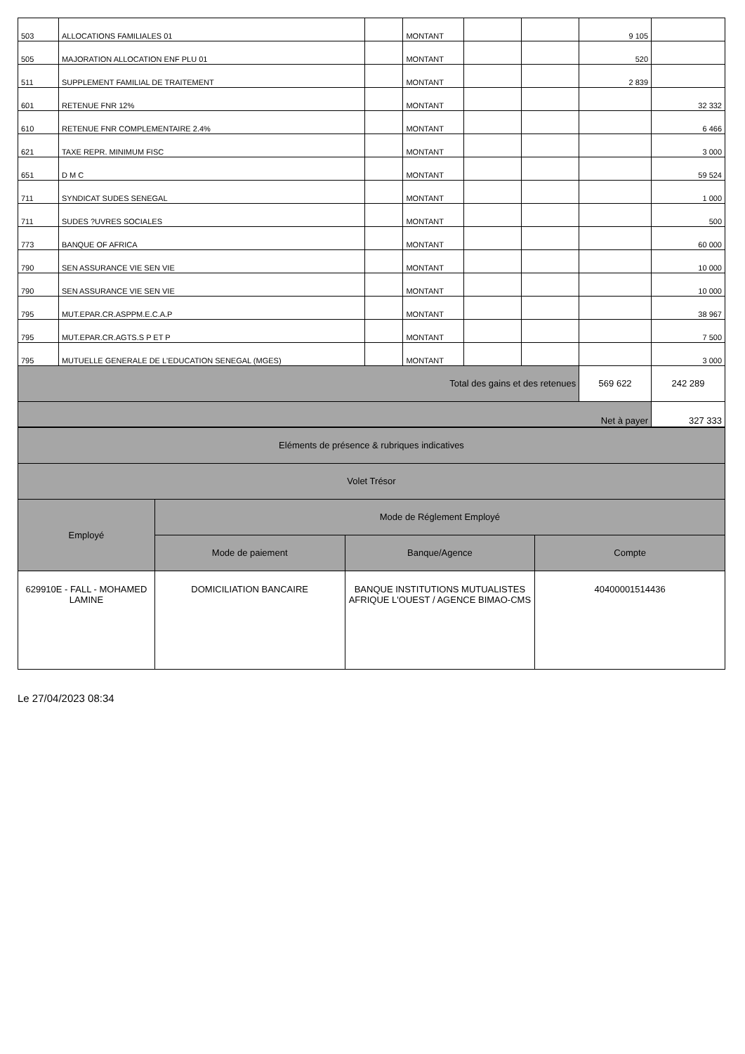| 503 | ALLOCATIONS FAMILIALES 01 | | MONTANT | | | 9 105 | |
| 505 | MAJORATION ALLOCATION ENF PLU 01 | | MONTANT | | | 520 | |
| 511 | SUPPLEMENT FAMILIAL DE TRAITEMENT | | MONTANT | | | 2 839 | |
| 601 | RETENUE FNR 12% | | MONTANT | | | | 32 332 |
| 610 | RETENUE FNR COMPLEMENTAIRE 2.4% | | MONTANT | | | | 6 466 |
| 621 | TAXE REPR. MINIMUM FISC | | MONTANT | | | | 3 000 |
| 651 | D M C | | MONTANT | | | | 59 524 |
| 711 | SYNDICAT SUDES SENEGAL | | MONTANT | | | | 1 000 |
| 711 | SUDES ?UVRES SOCIALES | | MONTANT | | | | 500 |
| 773 | BANQUE OF AFRICA | | MONTANT | | | | 60 000 |
| 790 | SEN ASSURANCE VIE SEN VIE | | MONTANT | | | | 10 000 |
| 790 | SEN ASSURANCE VIE SEN VIE | | MONTANT | | | | 10 000 |
| 795 | MUT.EPAR.CR.ASPPM.E.C.A.P | | MONTANT | | | | 38 967 |
| 795 | MUT.EPAR.CR.AGTS.S P ET P | | MONTANT | | | | 7 500 |
| 795 | MUTUELLE GENERALE DE L'EDUCATION SENEGAL (MGES) | | MONTANT | | | | 3 000 |
| Total des gains et des retenues | | | | | | 569 622 | 242 289 |
| Net à payer | | | | | | | 327 333 |
| Eléments de présence & rubriques indicatives | | | |
| Volet Trésor | | | |
| Employé | Mode de Réglement Employé | | |
| | Mode de paiement | Banque/Agence | Compte |
| 629910E - FALL - MOHAMED LAMINE | DOMICILIATION BANCAIRE | BANQUE INSTITUTIONS MUTUALISTES AFRIQUE L'OUEST / AGENCE BIMAO-CMS | 40400001514436 |
Le 27/04/2023 08:34